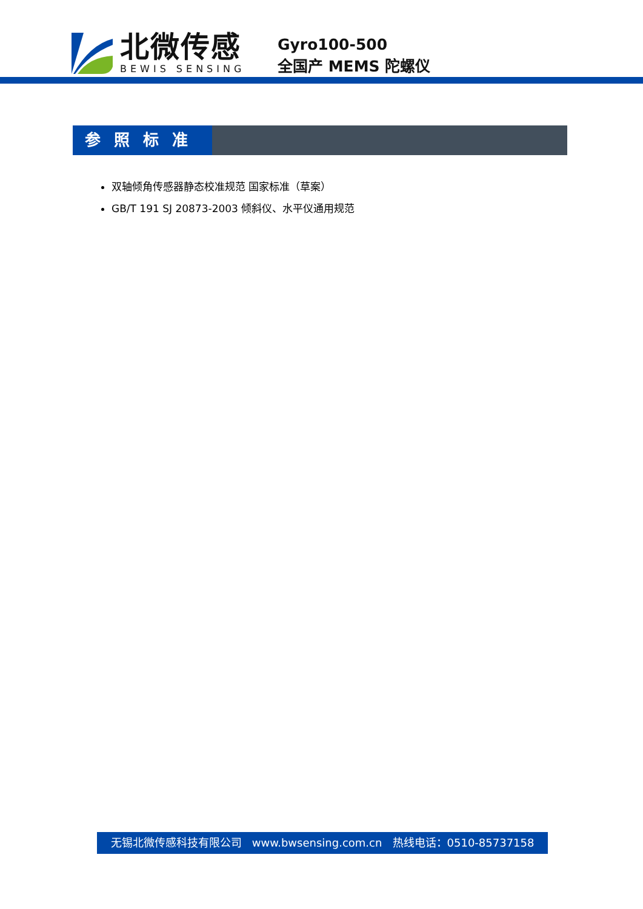北微传感
BEWIS SENSING
Gyro100-500
全国产 MEMS 陀螺仪
参照标准
双轴倾角传感器静态校准规范 国家标准（草案）
GB/T 191 SJ 20873-2003 倾斜仪、水平仪通用规范
无锡北微传感科技有限公司 www.bwsensing.com.cn 热线电话：0510-85737158